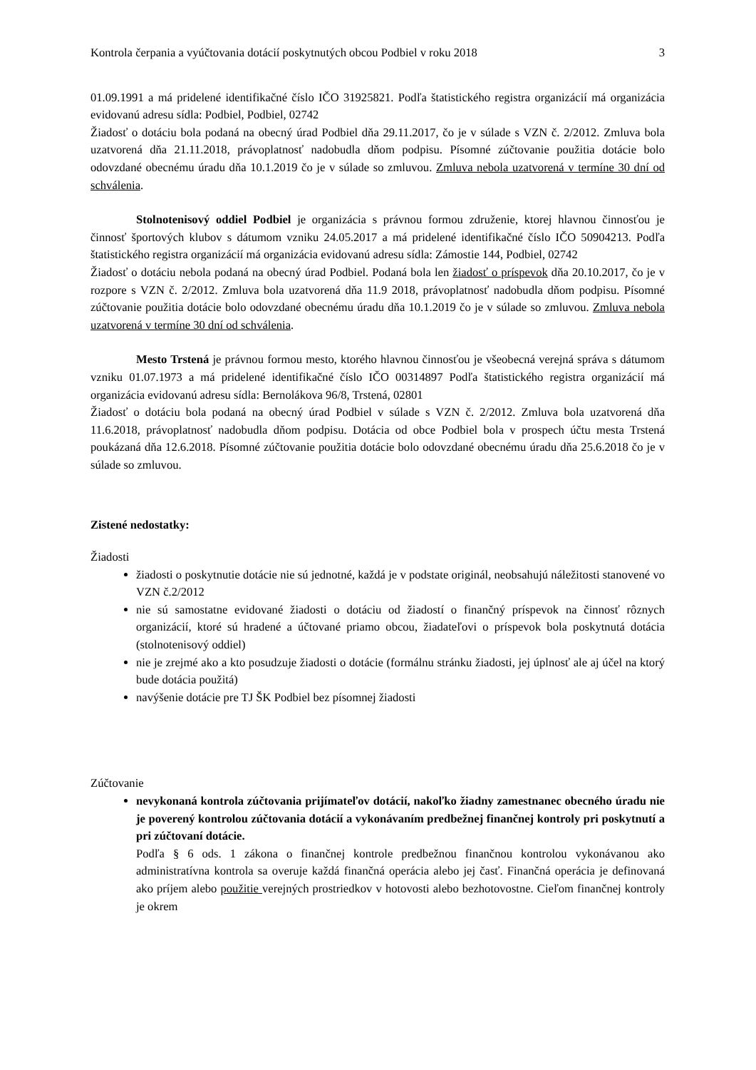Kontrola čerpania a vyúčtovania dotácií poskytnutých obcou Podbiel v roku 2018 3
01.09.1991 a má pridelené identifikačné číslo IČO 31925821. Podľa štatistického registra organizácií má organizácia evidovanú adresu sídla: Podbiel, Podbiel, 02742
Žiadosť o dotáciu bola podaná na obecný úrad Podbiel dňa 29.11.2017, čo je v súlade s VZN č. 2/2012. Zmluva bola uzatvorená dňa 21.11.2018, právoplatnosť nadobudla dňom podpisu. Písomné zúčtovanie použitia dotácie bolo odovzdané obecnému úradu dňa 10.1.2019 čo je v súlade so zmluvou. Zmluva nebola uzatvorená v termíne 30 dní od schválenia.
Stolnotenisový oddiel Podbiel je organizácia s právnou formou združenie, ktorej hlavnou činnosťou je činnosť športových klubov s dátumom vzniku 24.05.2017 a má pridelené identifikačné číslo IČO 50904213. Podľa štatistického registra organizácií má organizácia evidovanú adresu sídla: Zámostie 144, Podbiel, 02742
Žiadosť o dotáciu nebola podaná na obecný úrad Podbiel. Podaná bola len žiadosť o príspevok dňa 20.10.2017, čo je v rozpore s VZN č. 2/2012. Zmluva bola uzatvorená dňa 11.9 2018, právoplatnosť nadobudla dňom podpisu. Písomné zúčtovanie použitia dotácie bolo odovzdané obecnému úradu dňa 10.1.2019 čo je v súlade so zmluvou. Zmluva nebola uzatvorená v termíne 30 dní od schválenia.
Mesto Trstená je právnou formou mesto, ktorého hlavnou činnosťou je všeobecná verejná správa s dátumom vzniku 01.07.1973 a má pridelené identifikačné číslo IČO 00314897 Podľa štatistického registra organizácií má organizácia evidovanú adresu sídla: Bernolákova 96/8, Trstená, 02801
Žiadosť o dotáciu bola podaná na obecný úrad Podbiel v súlade s VZN č. 2/2012. Zmluva bola uzatvorená dňa 11.6.2018, právoplatnosť nadobudla dňom podpisu. Dotácia od obce Podbiel bola v prospech účtu mesta Trstená poukázaná dňa 12.6.2018. Písomné zúčtovanie použitia dotácie bolo odovzdané obecnému úradu dňa 25.6.2018 čo je v súlade so zmluvou.
Zistené nedostatky:
Žiadosti
žiadosti o poskytnutie dotácie nie sú jednotné, každá je v podstate originál, neobsahujú náležitosti stanovené vo VZN č.2/2012
nie sú samostatne evidované žiadosti o dotáciu od žiadostí o finančný príspevok na činnosť rôznych organizácií, ktoré sú hradené a účtované priamo obcou, žiadateľovi o príspevok bola poskytnutá dotácia (stolnotenisový oddiel)
nie je zrejmé ako a kto posudzuje žiadosti o dotácie (formálnu stránku žiadosti, jej úplnosť ale aj účel na ktorý bude dotácia použitá)
navýšenie dotácie pre TJ ŠK Podbiel bez písomnej žiadosti
Zúčtovanie
nevykonaná kontrola zúčtovania prijímateľov dotácií, nakoľko žiadny zamestnanec obecného úradu nie je poverený kontrolou zúčtovania dotácií a vykonávaním predbežnej finančnej kontroly pri poskytnutí a pri zúčtovaní dotácie.
Podľa § 6 ods. 1 zákona o finančnej kontrole predbežnou finančnou kontrolou vykonávanou ako administratívna kontrola sa overuje každá finančná operácia alebo jej časť. Finančná operácia je definovaná ako príjem alebo použitie verejných prostriedkov v hotovosti alebo bezhotovostne. Cieľom finančnej kontroly je okrem